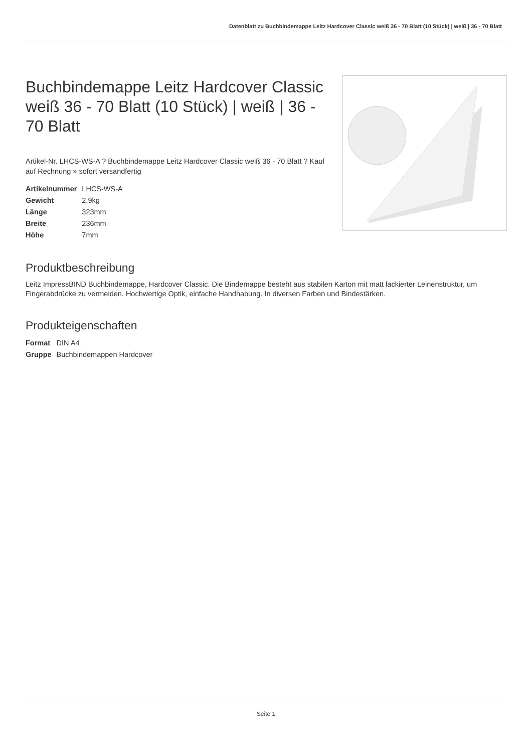Datenblatt zu Buchbindemappe Leitz Hardcover Classic weiß 36 - 70 Blatt (10 Stück) | weiß | 36 - 70 Blatt
Buchbindemappe Leitz Hardcover Classic weiß 36 - 70 Blatt (10 Stück) | weiß | 36 - 70 Blatt
Artikel-Nr. LHCS-WS-A ? Buchbindemappe Leitz Hardcover Classic weiß 36 - 70 Blatt ? Kauf auf Rechnung » sofort versandfertig
| Artikelnummer | LHCS-WS-A |
| Gewicht | 2.9kg |
| Länge | 323mm |
| Breite | 236mm |
| Höhe | 7mm |
Produktbeschreibung
Leitz ImpressBIND Buchbindemappe, Hardcover Classic. Die Bindemappe besteht aus stabilen Karton mit matt lackierter Leinenstruktur, um Fingerabdrücke zu vermeiden. Hochwertige Optik, einfache Handhabung. In diversen Farben und Bindestärken.
Produkteigenschaften
| Format | DIN A4 |
| Gruppe | Buchbindemappen Hardcover |
Seite 1